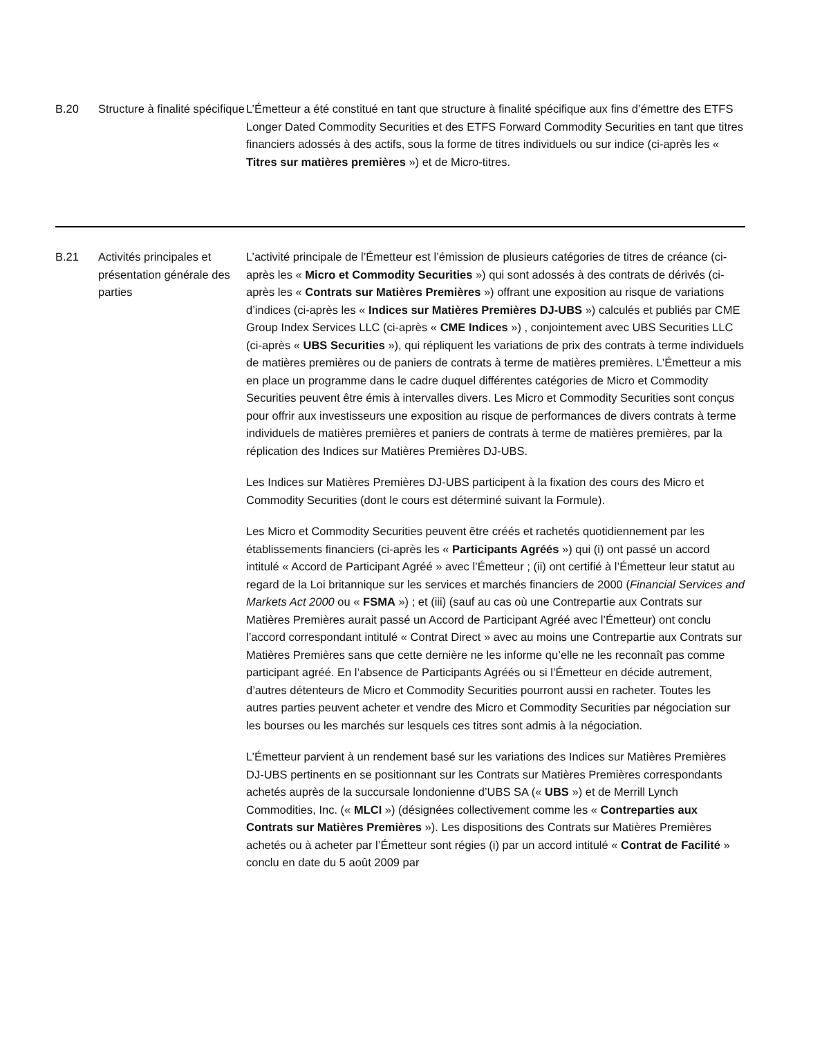| B.20 | Structure à finalité spécifique | L’Émetteur a été constitué en tant que structure à finalité spécifique aux fins d’émettre des ETFS Longer Dated Commodity Securities et des ETFS Forward Commodity Securities en tant que titres financiers adossés à des actifs, sous la forme de titres individuels ou sur indice (ci-après les « Titres sur matières premières ») et de Micro-titres. |
| B.21 | Activités principales et présentation générale des parties | L’activité principale de l’Émetteur est l’émission de plusieurs catégories de titres de créance (ci-après les « Micro et Commodity Securities ») qui sont adossés à des contrats de dérivés (ci-après les « Contrats sur Matières Premières ») offrant une exposition au risque de variations d’indices (ci-après les « Indices sur Matières Premières DJ-UBS ») calculés et publiés par CME Group Index Services LLC (ci-après « CME Indices ») , conjointement avec UBS Securities LLC (ci-après « UBS Securities »), qui répliquent les variations de prix des contrats à terme individuels de matières premières ou de paniers de contrats à terme de matières premières. L’Émetteur a mis en place un programme dans le cadre duquel différentes catégories de Micro et Commodity Securities peuvent être émis à intervalles divers. Les Micro et Commodity Securities sont conçus pour offrir aux investisseurs une exposition au risque de performances de divers contrats à terme individuels de matières premières et paniers de contrats à terme de matières premières, par la réplication des Indices sur Matières Premières DJ-UBS. Les Indices sur Matières Premières DJ-UBS participent à la fixation des cours des Micro et Commodity Securities (dont le cours est déterminé suivant la Formule). Les Micro et Commodity Securities peuvent être créés et rachetés quotidiennement par les établissements financiers (ci-après les « Participants Agréés ») qui (i) ont passé un accord intitulé « Accord de Participant Agréé » avec l’Émetteur ; (ii) ont certifié à l’Émetteur leur statut au regard de la Loi britannique sur les services et marchés financiers de 2000 ( Financial Services and Markets Act 2000 ou « FSMA ») ; et (iii) (sauf au cas où une Contrepartie aux Contrats sur Matières Premières aurait passé un Accord de Participant Agréé avec l’Émetteur) ont conclu l’accord correspondant intitulé « Contrat Direct » avec au moins une Contrepartie aux Contrats sur Matières Premières sans que cette dernière ne les informe qu’elle ne les reconnaît pas comme participant agréé. En l’absence de Participants Agréés ou si l’Émetteur en décide autrement, d’autres détenteurs de Micro et Commodity Securities pourront aussi en racheter. Toutes les autres parties peuvent acheter et vendre des Micro et Commodity Securities par négociation sur les bourses ou les marchés sur lesquels ces titres sont admis à la négociation. L’Émetteur parvient à un rendement basé sur les variations des Indices sur Matières Premières DJ-UBS pertinents en se positionnant sur les Contrats sur Matières Premières correspondants achetés auprès de la succursale londonienne d’UBS SA (« UBS ») et de Merrill Lynch Commodities, Inc. (« MLCI ») (désignées collectivement comme les « Contreparties aux Contrats sur Matières Premières »). Les dispositions des Contrats sur Matières Premières achetés ou à acheter par l’Émetteur sont régies (i) par un accord intitulé « Contrat de Facilité » conclu en date du 5 août 2009 par |